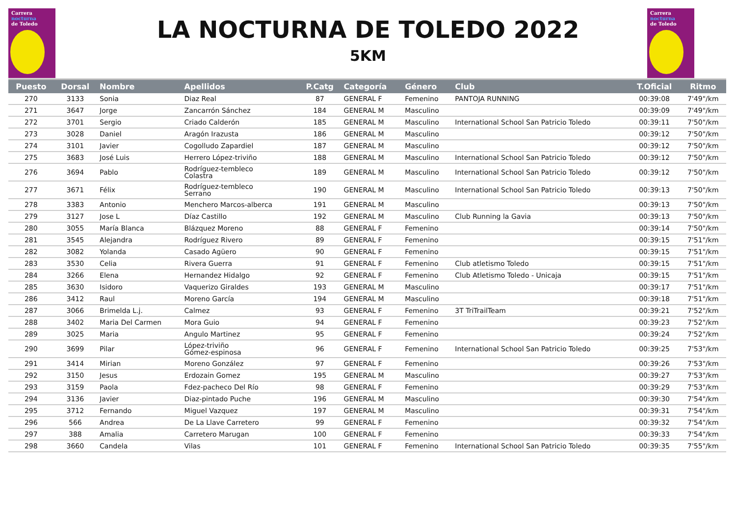Carrera
nocturna
de Toledo
LA NOCTURNA DE TOLEDO 2022
5KM
Carrera
nocturna
de Toledo
| Puesto | Dorsal | Nombre | Apellidos | P.Catg | Categoría | Género | Club | T.Oficial | Ritmo |
| --- | --- | --- | --- | --- | --- | --- | --- | --- | --- |
| 270 | 3133 | Sonia | Diaz Real | 87 | GENERAL F | Femenino | PANTOJA RUNNING | 00:39:08 | 7'49"/km |
| 271 | 3647 | Jorge | Zancarrón Sánchez | 184 | GENERAL M | Masculino | | 00:39:09 | 7'49"/km |
| 272 | 3701 | Sergio | Criado Calderón | 185 | GENERAL M | Masculino | International School San Patricio Toledo | 00:39:11 | 7'50"/km |
| 273 | 3028 | Daniel | Aragón Irazusta | 186 | GENERAL M | Masculino | | 00:39:12 | 7'50"/km |
| 274 | 3101 | Javier | Cogolludo Zapardiel | 187 | GENERAL M | Masculino | | 00:39:12 | 7'50"/km |
| 275 | 3683 | José Luis | Herrero López-triviño | 188 | GENERAL M | Masculino | International School San Patricio Toledo | 00:39:12 | 7'50"/km |
| 276 | 3694 | Pablo | Rodríguez-tembleco Colastra | 189 | GENERAL M | Masculino | International School San Patricio Toledo | 00:39:12 | 7'50"/km |
| 277 | 3671 | Félix | Rodríguez-tembleco Serrano | 190 | GENERAL M | Masculino | International School San Patricio Toledo | 00:39:13 | 7'50"/km |
| 278 | 3383 | Antonio | Menchero Marcos-alberca | 191 | GENERAL M | Masculino | | 00:39:13 | 7'50"/km |
| 279 | 3127 | Jose L | Díaz Castillo | 192 | GENERAL M | Masculino | Club Running la Gavia | 00:39:13 | 7'50"/km |
| 280 | 3055 | María Blanca | Blázquez Moreno | 88 | GENERAL F | Femenino | | 00:39:14 | 7'50"/km |
| 281 | 3545 | Alejandra | Rodríguez Rivero | 89 | GENERAL F | Femenino | | 00:39:15 | 7'51"/km |
| 282 | 3082 | Yolanda | Casado Agüero | 90 | GENERAL F | Femenino | | 00:39:15 | 7'51"/km |
| 283 | 3530 | Celia | Rivera Guerra | 91 | GENERAL F | Femenino | Club atletismo Toledo | 00:39:15 | 7'51"/km |
| 284 | 3266 | Elena | Hernandez Hidalgo | 92 | GENERAL F | Femenino | Club Atletismo Toledo - Unicaja | 00:39:15 | 7'51"/km |
| 285 | 3630 | Isidoro | Vaquerizo Giraldes | 193 | GENERAL M | Masculino | | 00:39:17 | 7'51"/km |
| 286 | 3412 | Raul | Moreno García | 194 | GENERAL M | Masculino | | 00:39:18 | 7'51"/km |
| 287 | 3066 | Brimelda L.j. | Calmez | 93 | GENERAL F | Femenino | 3T TriTrailTeam | 00:39:21 | 7'52"/km |
| 288 | 3402 | Maria Del Carmen | Mora Guio | 94 | GENERAL F | Femenino | | 00:39:23 | 7'52"/km |
| 289 | 3025 | Maria | Angulo Martinez | 95 | GENERAL F | Femenino | | 00:39:24 | 7'52"/km |
| 290 | 3699 | Pilar | López-triviño Gómez-espinosa | 96 | GENERAL F | Femenino | International School San Patricio Toledo | 00:39:25 | 7'53"/km |
| 291 | 3414 | Mirian | Moreno González | 97 | GENERAL F | Femenino | | 00:39:26 | 7'53"/km |
| 292 | 3150 | Jesus | Erdozain Gomez | 195 | GENERAL M | Masculino | | 00:39:27 | 7'53"/km |
| 293 | 3159 | Paola | Fdez-pacheco Del Río | 98 | GENERAL F | Femenino | | 00:39:29 | 7'53"/km |
| 294 | 3136 | Javier | Diaz-pintado Puche | 196 | GENERAL M | Masculino | | 00:39:30 | 7'54"/km |
| 295 | 3712 | Fernando | Miguel Vazquez | 197 | GENERAL M | Masculino | | 00:39:31 | 7'54"/km |
| 296 | 566 | Andrea | De La Llave Carretero | 99 | GENERAL F | Femenino | | 00:39:32 | 7'54"/km |
| 297 | 388 | Amalia | Carretero Marugan | 100 | GENERAL F | Femenino | | 00:39:33 | 7'54"/km |
| 298 | 3660 | Candela | Vilas | 101 | GENERAL F | Femenino | International School San Patricio Toledo | 00:39:35 | 7'55"/km |